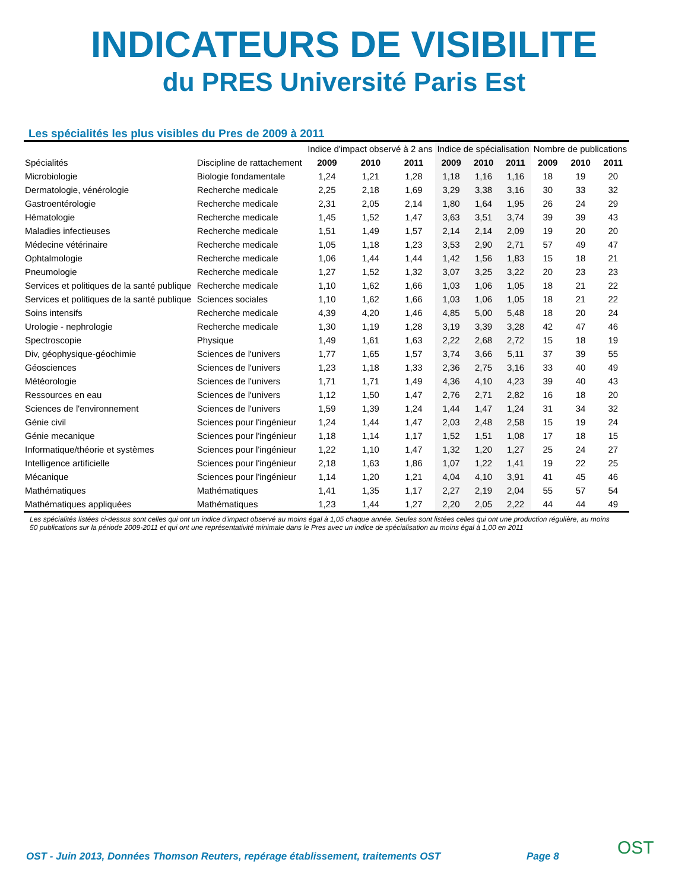INDICATEURS DE VISIBILITE
du PRES Université Paris Est
Les spécialités les plus visibles du Pres de 2009 à 2011
| | | Indice d'impact observé à 2 ans | | | Indice de spécialisation | | | Nombre de publications | | |
| --- | --- | --- | --- | --- | --- | --- | --- | --- | --- | --- |
| Spécialités | Discipline de rattachement | 2009 | 2010 | 2011 | 2009 | 2010 | 2011 | 2009 | 2010 | 2011 |
| Microbiologie | Biologie fondamentale | 1,24 | 1,21 | 1,28 | 1,18 | 1,16 | 1,16 | 18 | 19 | 20 |
| Dermatologie, vénérologie | Recherche medicale | 2,25 | 2,18 | 1,69 | 3,29 | 3,38 | 3,16 | 30 | 33 | 32 |
| Gastroentérologie | Recherche medicale | 2,31 | 2,05 | 2,14 | 1,80 | 1,64 | 1,95 | 26 | 24 | 29 |
| Hématologie | Recherche medicale | 1,45 | 1,52 | 1,47 | 3,63 | 3,51 | 3,74 | 39 | 39 | 43 |
| Maladies infectieuses | Recherche medicale | 1,51 | 1,49 | 1,57 | 2,14 | 2,14 | 2,09 | 19 | 20 | 20 |
| Médecine vétérinaire | Recherche medicale | 1,05 | 1,18 | 1,23 | 3,53 | 2,90 | 2,71 | 57 | 49 | 47 |
| Ophtalmologie | Recherche medicale | 1,06 | 1,44 | 1,44 | 1,42 | 1,56 | 1,83 | 15 | 18 | 21 |
| Pneumologie | Recherche medicale | 1,27 | 1,52 | 1,32 | 3,07 | 3,25 | 3,22 | 20 | 23 | 23 |
| Services et politiques de la santé publique | Recherche medicale | 1,10 | 1,62 | 1,66 | 1,03 | 1,06 | 1,05 | 18 | 21 | 22 |
| Services et politiques de la santé publique | Sciences sociales | 1,10 | 1,62 | 1,66 | 1,03 | 1,06 | 1,05 | 18 | 21 | 22 |
| Soins intensifs | Recherche medicale | 4,39 | 4,20 | 1,46 | 4,85 | 5,00 | 5,48 | 18 | 20 | 24 |
| Urologie - nephrologie | Recherche medicale | 1,30 | 1,19 | 1,28 | 3,19 | 3,39 | 3,28 | 42 | 47 | 46 |
| Spectroscopie | Physique | 1,49 | 1,61 | 1,63 | 2,22 | 2,68 | 2,72 | 15 | 18 | 19 |
| Div, géophysique-géochimie | Sciences de l'univers | 1,77 | 1,65 | 1,57 | 3,74 | 3,66 | 5,11 | 37 | 39 | 55 |
| Géosciences | Sciences de l'univers | 1,23 | 1,18 | 1,33 | 2,36 | 2,75 | 3,16 | 33 | 40 | 49 |
| Météorologie | Sciences de l'univers | 1,71 | 1,71 | 1,49 | 4,36 | 4,10 | 4,23 | 39 | 40 | 43 |
| Ressources en eau | Sciences de l'univers | 1,12 | 1,50 | 1,47 | 2,76 | 2,71 | 2,82 | 16 | 18 | 20 |
| Sciences de l'environnement | Sciences de l'univers | 1,59 | 1,39 | 1,24 | 1,44 | 1,47 | 1,24 | 31 | 34 | 32 |
| Génie civil | Sciences pour l'ingénieur | 1,24 | 1,44 | 1,47 | 2,03 | 2,48 | 2,58 | 15 | 19 | 24 |
| Génie mecanique | Sciences pour l'ingénieur | 1,18 | 1,14 | 1,17 | 1,52 | 1,51 | 1,08 | 17 | 18 | 15 |
| Informatique/théorie et systèmes | Sciences pour l'ingénieur | 1,22 | 1,10 | 1,47 | 1,32 | 1,20 | 1,27 | 25 | 24 | 27 |
| Intelligence artificielle | Sciences pour l'ingénieur | 2,18 | 1,63 | 1,86 | 1,07 | 1,22 | 1,41 | 19 | 22 | 25 |
| Mécanique | Sciences pour l'ingénieur | 1,14 | 1,20 | 1,21 | 4,04 | 4,10 | 3,91 | 41 | 45 | 46 |
| Mathématiques | Mathématiques | 1,41 | 1,35 | 1,17 | 2,27 | 2,19 | 2,04 | 55 | 57 | 54 |
| Mathématiques appliquées | Mathématiques | 1,23 | 1,44 | 1,27 | 2,20 | 2,05 | 2,22 | 44 | 44 | 49 |
Les spécialités listées ci-dessus sont celles qui ont un indice d'impact observé au moins égal à 1,05 chaque année. Seules sont listées celles qui ont une production régulière, au moins 50 publications sur la période 2009-2011 et qui ont une représentativité minimale dans le Pres avec un indice de spécialisation au moins égal à 1,00 en 2011
OST - Juin 2013, Données Thomson Reuters, repérage établissement, traitements OST Page 8 OST